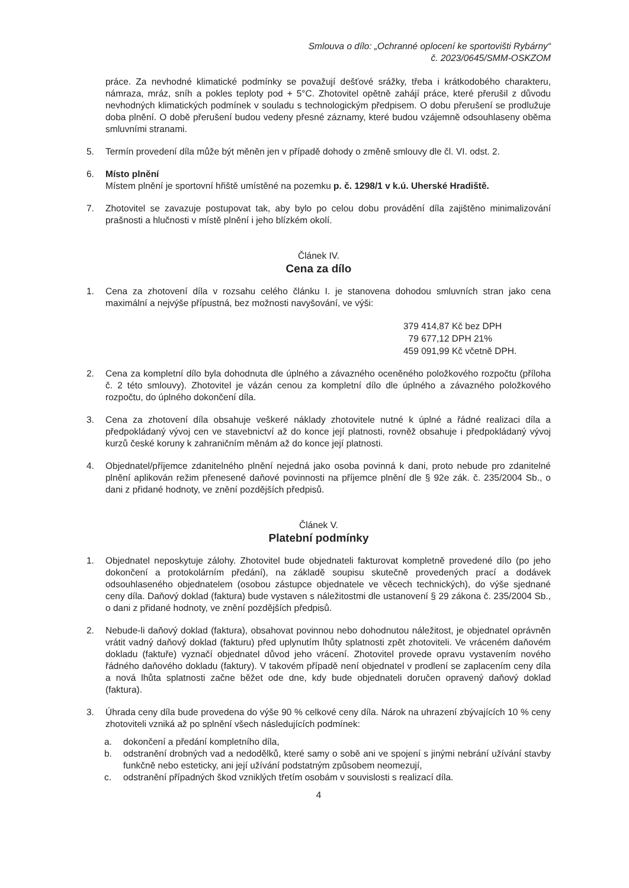Smlouva o dílo: „Ochranné oplocení ke sportovišti Rybárny“
č. 2023/0645/SMM-OSKZOM
práce. Za nevhodné klimatické podmínky se považují dešťové srážky, třeba i krátkodobého charakteru, námraza, mráz, sníh a pokles teploty pod + 5°C. Zhotovitel opětně zahájí práce, které přerušil z důvodu nevhodných klimatických podmínek v souladu s technologickým předpisem. O dobu přerušení se prodlužuje doba plnění. O době přerušení budou vedeny přesné záznamy, které budou vzájemně odsouhlaseny oběma smluvními stranami.
5. Termín provedení díla může být měněn jen v případě dohody o změně smlouvy dle čl. VI. odst. 2.
6. Místo plnění
Místem plnění je sportovní hřiště umístěné na pozemku p. č. 1298/1 v k.ú. Uherské Hradiště.
7. Zhotovitel se zavazuje postupovat tak, aby bylo po celou dobu provádění díla zajištěno minimalizování prašnosti a hlučnosti v místě plnění i jeho blízkém okolí.
Článek IV.
Cena za dílo
1. Cena za zhotovení díla v rozsahu celého článku I. je stanovena dohodou smluvních stran jako cena maximální a nejvýše přípustná, bez možnosti navyšování, ve výši:
379 414,87 Kč bez DPH
79 677,12 DPH 21%
459 091,99 Kč včetně DPH.
2. Cena za kompletní dílo byla dohodnuta dle úplného a závazného oceněného položkového rozpočtu (příloha č. 2 této smlouvy). Zhotovitel je vázán cenou za kompletní dílo dle úplného a závazného položkového rozpočtu, do úplného dokončení díla.
3. Cena za zhotovení díla obsahuje veškeré náklady zhotovitele nutné k úplné a řádné realizaci díla a předpokládaný vývoj cen ve stavebnictví až do konce její platnosti, rovněž obsahuje i předpokládaný vývoj kurzů české koruny k zahraničním měnám až do konce její platnosti.
4. Objednatel/příjemce zdanitelného plnění nejedná jako osoba povinná k dani, proto nebude pro zdanitelné plnění aplikován režim přenesené daňové povinnosti na příjemce plnění dle § 92e zák. č. 235/2004 Sb., o dani z přidané hodnoty, ve znění pozdějších předpisů.
Článek V.
Platební podmínky
1. Objednatel neposkytuje zálohy. Zhotovitel bude objednateli fakturovat kompletně provedené dílo (po jeho dokončení a protokolárním předání), na základě soupisu skutečně provedených prací a dodávek odsouhlaseného objednatelem (osobou zástupce objednatele ve věcech technických), do výše sjednané ceny díla. Daňový doklad (faktura) bude vystaven s náležitostmi dle ustanovení § 29 zákona č. 235/2004 Sb., o dani z přidané hodnoty, ve znění pozdějších předpisů.
2. Nebude-li daňový doklad (faktura), obsahovat povinnou nebo dohodnutou náležitost, je objednatel oprávněn vrátit vadný daňový doklad (fakturu) před uplynutím lhůty splatnosti zpět zhotoviteli. Ve vráceném daňovém dokladu (faktuře) vyznačí objednatel důvod jeho vrácení. Zhotovitel provede opravu vystavením nového řádného daňového dokladu (faktury). V takovém případě není objednatel v prodlení se zaplacením ceny díla a nová lhůta splatnosti začne běžet ode dne, kdy bude objednateli doručen opravený daňový doklad (faktura).
3. Úhrada ceny díla bude provedena do výše 90 % celkové ceny díla. Nárok na uhrazení zbývajících 10 % ceny zhotoviteli vzniká až po splnění všech následujících podmínek:
a. dokončení a předání kompletního díla,
b. odstranění drobných vad a nedodělků, které samy o sobě ani ve spojení s jinými nebrání užívání stavby funkčně nebo esteticky, ani její užívání podstatným způsobem neomezují,
c. odstranění případných škod vzniklých třetím osobám v souvislosti s realizací díla.
4